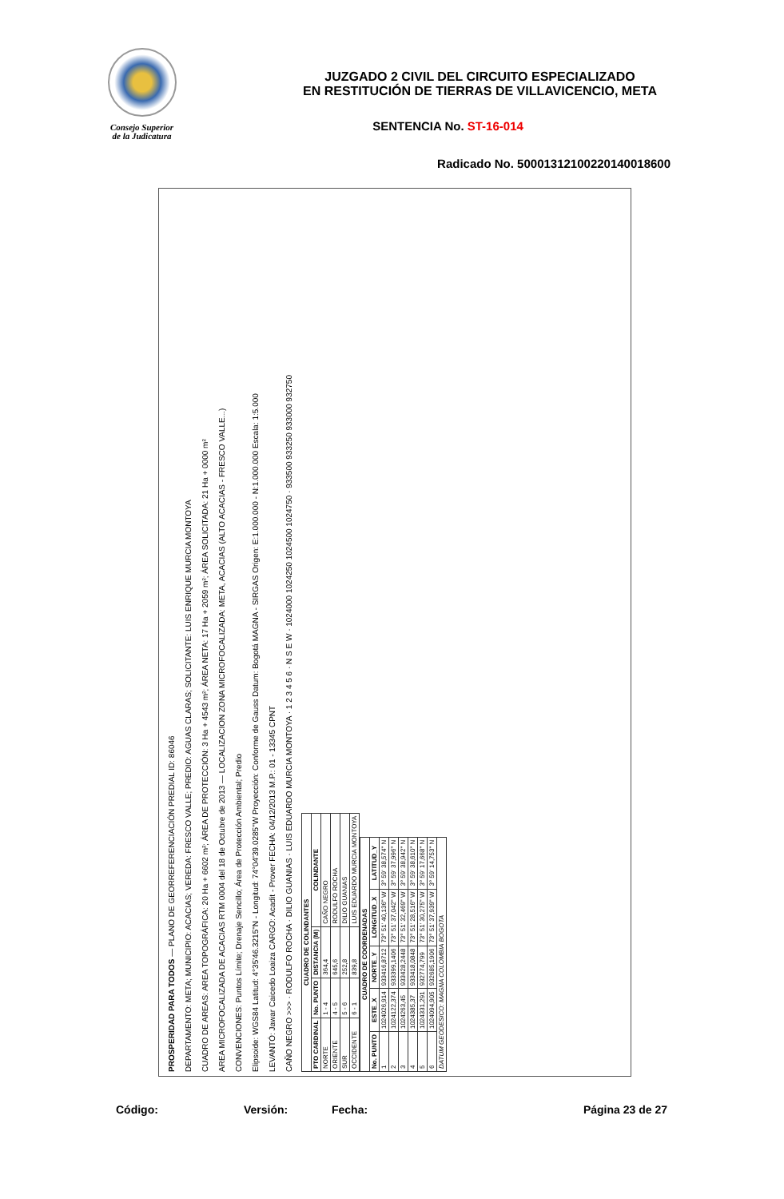Consejo Superior
de la Judicatura
JUZGADO 2 CIVIL DEL CIRCUITO ESPECIALIZADO
EN RESTITUCIÓN DE TIERRAS DE VILLAVICENCIO, META
SENTENCIA No. ST-16-014
Radicado No. 50001312100220140018600
PROSPERIDAD PARA TODOS — PLANO DE GEORREFERENCIACIÓN PREDIAL ID: 86046
DEPARTAMENTO: META; MUNICIPIO: ACACIAS; VEREDA: FRESCO VALLE; PREDIO: AGUAS CLARAS; SOLICITANTE: LUIS ENRIQUE MURCIA MONTOYA
CUADRO DE AREAS: AREA TOPOGRÁFICA: 20 Ha + 6602 m²; ÁREA DE PROTECCIÓN: 3 Ha + 4543 m²; ÁREA NETA: 17 Ha + 2059 m²; ÁREA SOLICITADA: 21 Ha + 0000 m²
AREA MICROFOCALIZADA DE ACACIAS RTM 0004 del 18 de Octubre de 2013 — LOCALIZACION ZONA MICROFOCALIZADA: META, ACACIAS (ALTO ACACIAS - FRESCO VALLE...)
CONVENCIONES: Puntos Límite; Drenaje Sencillo; Área de Protección Ambiental; Predio
Elipsoide: WGS84 Latitud: 4°35'46.3215"N - Longitud: 74°04'39.0285"W Proyección: Conforme de Gauss Datum: Bogotá MAGNA - SIRGAS Origen: E:1.000.000 - N:1.000.000 Escala: 1:5.000
LEVANTÓ: Jawar Caicedo Loaiza CARGO: Acadit - Prover FECHA: 04/12/2013 M.P.: 01 - 13345 CPNT
CAÑO NEGRO >>> · RODULFO ROCHA · DILIO GUANIAS · LUIS EDUARDO MURCIA MONTOYA · 1 2 3 4 5 6 · N S E W · 1024000 1024250 1024500 1024750 · 933500 933250 933000 932750
| CUADRO DE COLINDANTES | | | |
| --- | --- | --- | --- |
| PTO CARDINAL | No. PUNTO | DISTANCIA (M) | COLINDANTE |
| NORTE | 1 - 4 | 364,4 | CAÑO NEGRO |
| ORIENTE | 4 - 5 | 645,6 | RODULFO ROCHA |
| SUR | 5 - 6 | 252,8 | DILIO GUANIAS |
| OCCIDENTE | 6 - 1 | 839,8 | LUIS EDUARDO MURCIA MONTOYA |
| CUADRO DE COORDENADAS | | | | |
| --- | --- | --- | --- | --- |
| No. PUNTO | ESTE_X | NORTE_Y | LONGITUD_X | LATITUD_Y |
| 1 | 1024026,914 | 933416,8712 | 73° 51' 40,136" W | 3° 59' 38,574" N |
| 2 | 1024122,374 | 933399,1406 | 73° 51' 37,042" W | 3° 59' 37,996" N |
| 3 | 1024263,45 | 933428,2448 | 73° 51' 32,469" W | 3° 59' 38,942" N |
| 4 | 1024385,37 | 933418,0848 | 73° 51' 28,516" W | 3° 59' 38,610" N |
| 5 | 1024331,291 | 932774,799 | 73° 51' 30,275" W | 3° 59' 17,668" N |
| 6 | 1024094,905 | 932685,1906 | 73° 51' 37,939" W | 3° 59' 14,753" N |
| DATUM GEODESICO: MAGNA COLOMBIA BOGOTA | | | | |
Código: Versión: Fecha: Página 23 de 27